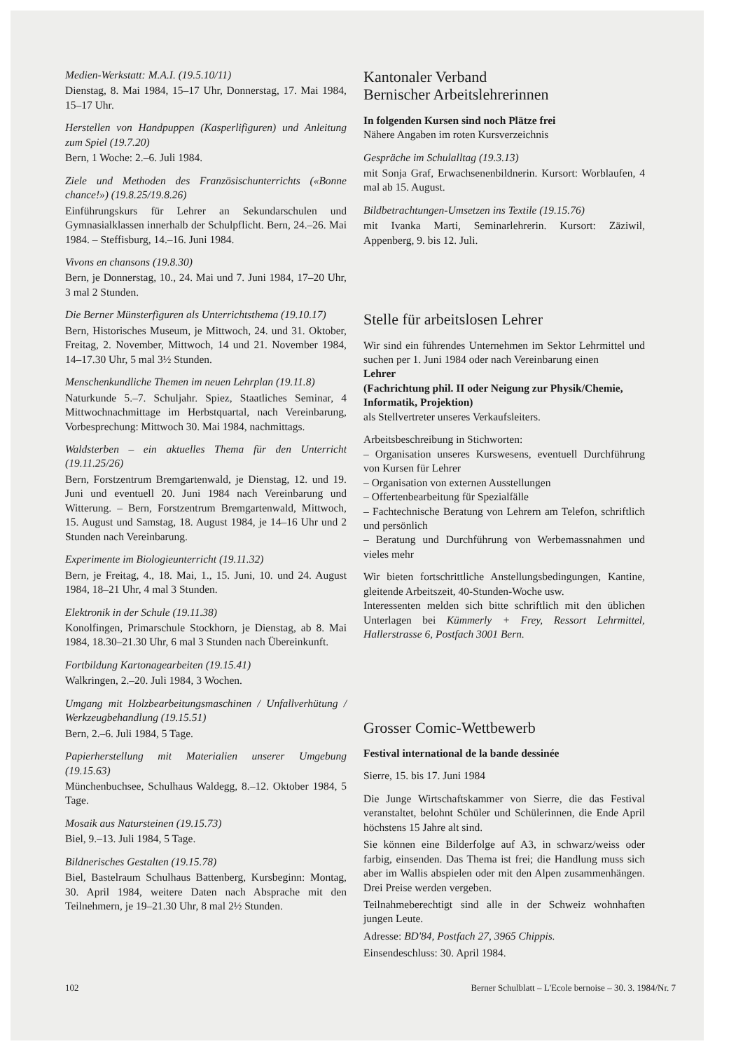Medien-Werkstatt: M.A.I. (19.5.10/11)
Dienstag, 8. Mai 1984, 15–17 Uhr, Donnerstag, 17. Mai 1984, 15–17 Uhr.
Herstellen von Handpuppen (Kasperlifiguren) und Anleitung zum Spiel (19.7.20)
Bern, 1 Woche: 2.–6. Juli 1984.
Ziele und Methoden des Französischunterrichts («Bonne chance!») (19.8.25/19.8.26)
Einführungskurs für Lehrer an Sekundarschulen und Gymnasialklassen innerhalb der Schulpflicht. Bern, 24.–26. Mai 1984. – Steffisburg, 14.–16. Juni 1984.
Vivons en chansons (19.8.30)
Bern, je Donnerstag, 10., 24. Mai und 7. Juni 1984, 17–20 Uhr, 3 mal 2 Stunden.
Die Berner Münsterfiguren als Unterrichtsthema (19.10.17)
Bern, Historisches Museum, je Mittwoch, 24. und 31. Oktober, Freitag, 2. November, Mittwoch, 14 und 21. November 1984, 14–17.30 Uhr, 5 mal 3½ Stunden.
Menschenkundliche Themen im neuen Lehrplan (19.11.8)
Naturkunde 5.–7. Schuljahr. Spiez, Staatliches Seminar, 4 Mittwochnachmittage im Herbstquartal, nach Vereinbarung, Vorbesprechung: Mittwoch 30. Mai 1984, nachmittags.
Waldsterben – ein aktuelles Thema für den Unterricht (19.11.25/26)
Bern, Forstzentrum Bremgartenwald, je Dienstag, 12. und 19. Juni und eventuell 20. Juni 1984 nach Vereinbarung und Witterung. – Bern, Forstzentrum Bremgartenwald, Mittwoch, 15. August und Samstag, 18. August 1984, je 14–16 Uhr und 2 Stunden nach Vereinbarung.
Experimente im Biologieunterricht (19.11.32)
Bern, je Freitag, 4., 18. Mai, 1., 15. Juni, 10. und 24. August 1984, 18–21 Uhr, 4 mal 3 Stunden.
Elektronik in der Schule (19.11.38)
Konolfingen, Primarschule Stockhorn, je Dienstag, ab 8. Mai 1984, 18.30–21.30 Uhr, 6 mal 3 Stunden nach Übereinkunft.
Fortbildung Kartonagearbeiten (19.15.41)
Walkringen, 2.–20. Juli 1984, 3 Wochen.
Umgang mit Holzbearbeitungsmaschinen / Unfallverhütung / Werkzeugbehandlung (19.15.51)
Bern, 2.–6. Juli 1984, 5 Tage.
Papierherstellung mit Materialien unserer Umgebung (19.15.63)
Münchenbuchsee, Schulhaus Waldegg, 8.–12. Oktober 1984, 5 Tage.
Mosaik aus Natursteinen (19.15.73)
Biel, 9.–13. Juli 1984, 5 Tage.
Bildnerisches Gestalten (19.15.78)
Biel, Bastelraum Schulhaus Battenberg, Kursbeginn: Montag, 30. April 1984, weitere Daten nach Absprache mit den Teilnehmern, je 19–21.30 Uhr, 8 mal 2½ Stunden.
Kantonaler Verband
Bernischer Arbeitslehrerinnen
In folgenden Kursen sind noch Plätze frei
Nähere Angaben im roten Kursverzeichnis
Gespräche im Schulalltag (19.3.13)
mit Sonja Graf, Erwachsenenbildnerin. Kursort: Worblaufen, 4 mal ab 15. August.
Bildbetrachtungen-Umsetzen ins Textile (19.15.76)
mit Ivanka Marti, Seminarlehrerin. Kursort: Zäziwil, Appenberg, 9. bis 12. Juli.
Stelle für arbeitslosen Lehrer
Wir sind ein führendes Unternehmen im Sektor Lehrmittel und suchen per 1. Juni 1984 oder nach Vereinbarung einen
Lehrer
(Fachrichtung phil. II oder Neigung zur Physik/Chemie, Informatik, Projektion)
als Stellvertreter unseres Verkaufsleiters.
Arbeitsbeschreibung in Stichworten:
– Organisation unseres Kurswesens, eventuell Durchführung von Kursen für Lehrer
– Organisation von externen Ausstellungen
– Offertenbearbeitung für Spezialfälle
– Fachtechnische Beratung von Lehrern am Telefon, schriftlich und persönlich
– Beratung und Durchführung von Werbemassnahmen und vieles mehr
Wir bieten fortschrittliche Anstellungsbedingungen, Kantine, gleitende Arbeitszeit, 40-Stunden-Woche usw.
Interessenten melden sich bitte schriftlich mit den üblichen Unterlagen bei Kümmerly + Frey, Ressort Lehrmittel, Hallerstrasse 6, Postfach 3001 Bern.
Grosser Comic-Wettbewerb
Festival international de la bande dessinée
Sierre, 15. bis 17. Juni 1984
Die Junge Wirtschaftskammer von Sierre, die das Festival veranstaltet, belohnt Schüler und Schülerinnen, die Ende April höchstens 15 Jahre alt sind.
Sie können eine Bilderfolge auf A3, in schwarz/weiss oder farbig, einsenden. Das Thema ist frei; die Handlung muss sich aber im Wallis abspielen oder mit den Alpen zusammenhängen. Drei Preise werden vergeben.
Teilnahmeberechtigt sind alle in der Schweiz wohnhaften jungen Leute.
Adresse: BD'84, Postfach 27, 3965 Chippis.
Einsendeschluss: 30. April 1984.
102 Berner Schulblatt – L'Ecole bernoise – 30. 3. 1984/Nr. 7